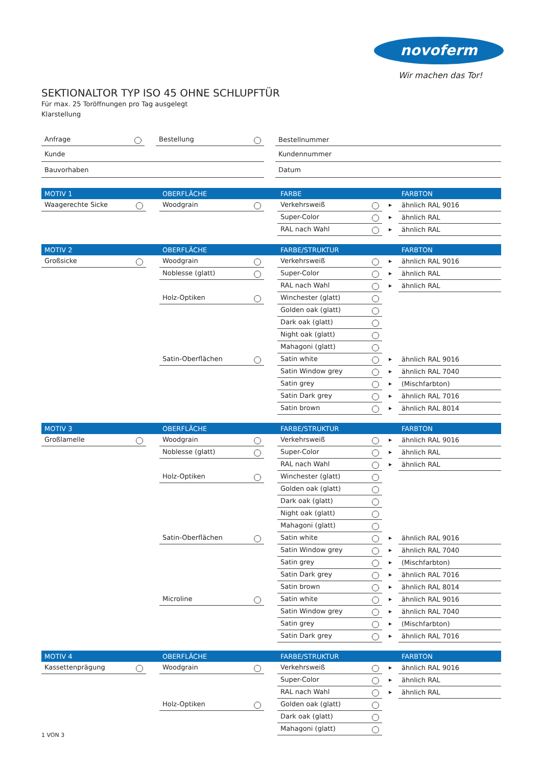novoferm
Wir machen das Tor!
SEKTIONALTOR TYP ISO 45 OHNE SCHLUPFTÜR
Für max. 25 Toröffnungen pro Tag ausgelegt
Klarstellung
| Anfrage | | Bestellung | | Bestellnummer |
| Kunde | | | | Kundennummer |
| Bauvorhaben | | | | Datum |
| MOTIV 1 | | OBERFLÄCHE | | FARBE | | FARBTON |
| Waagerechte Sicke | | Woodgrain | | Verkehrsweiß | ▶ | ähnlich RAL 9016 |
| | | | | Super-Color | ▶ | ähnlich RAL |
| | | | | RAL nach Wahl | ▶ | ähnlich RAL |
| MOTIV 2 | | OBERFLÄCHE | | FARBE/STRUKTUR | | FARBTON |
| Großsicke | | Woodgrain | | Verkehrsweiß | ▶ | ähnlich RAL 9016 |
| | | Noblesse (glatt) | | Super-Color | ▶ | ähnlich RAL |
| | | | | RAL nach Wahl | ▶ | ähnlich RAL |
| | | Holz-Optiken | | Winchester (glatt) | | |
| | | | | Golden oak (glatt) | | |
| | | | | Dark oak (glatt) | | |
| | | | | Night oak (glatt) | | |
| | | | | Mahagoni (glatt) | | |
| | | Satin-Oberflächen | | Satin white | ▶ | ähnlich RAL 9016 |
| | | | | Satin Window grey | ▶ | ähnlich RAL 7040 |
| | | | | Satin grey | ▶ | (Mischfarbton) |
| | | | | Satin Dark grey | ▶ | ähnlich RAL 7016 |
| | | | | Satin brown | ▶ | ähnlich RAL 8014 |
| MOTIV 3 | | OBERFLÄCHE | | FARBE/STRUKTUR | | FARBTON |
| Großlamelle | | Woodgrain | | Verkehrsweiß | ▶ | ähnlich RAL 9016 |
| | | Noblesse (glatt) | | Super-Color | ▶ | ähnlich RAL |
| | | | | RAL nach Wahl | ▶ | ähnlich RAL |
| | | Holz-Optiken | | Winchester (glatt) | | |
| | | | | Golden oak (glatt) | | |
| | | | | Dark oak (glatt) | | |
| | | | | Night oak (glatt) | | |
| | | | | Mahagoni (glatt) | | |
| | | Satin-Oberflächen | | Satin white | ▶ | ähnlich RAL 9016 |
| | | | | Satin Window grey | ▶ | ähnlich RAL 7040 |
| | | | | Satin grey | ▶ | (Mischfarbton) |
| | | | | Satin Dark grey | ▶ | ähnlich RAL 7016 |
| | | | | Satin brown | ▶ | ähnlich RAL 8014 |
| | | Microline | | Satin white | ▶ | ähnlich RAL 9016 |
| | | | | Satin Window grey | ▶ | ähnlich RAL 7040 |
| | | | | Satin grey | ▶ | (Mischfarbton) |
| | | | | Satin Dark grey | ▶ | ähnlich RAL 7016 |
| MOTIV 4 | | OBERFLÄCHE | | FARBE/STRUKTUR | | FARBTON |
| Kassettenprägung | | Woodgrain | | Verkehrsweiß | ▶ | ähnlich RAL 9016 |
| | | | | Super-Color | ▶ | ähnlich RAL |
| | | | | RAL nach Wahl | ▶ | ähnlich RAL |
| | | Holz-Optiken | | Golden oak (glatt) | | |
| | | | | Dark oak (glatt) | | |
| | | | | Mahagoni (glatt) | | |
1 VON 3